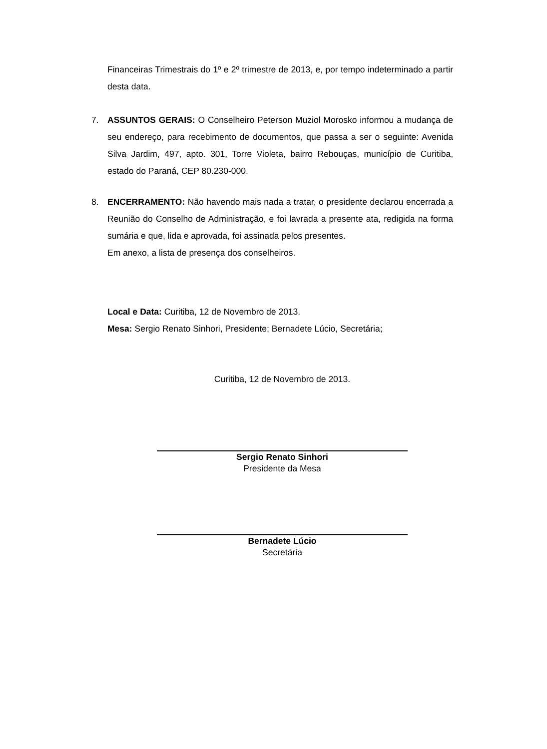Financeiras Trimestrais do 1º e 2º trimestre de 2013, e, por tempo indeterminado a partir desta data.
7.
ASSUNTOS GERAIS: O Conselheiro Peterson Muziol Morosko informou a mudança de seu endereço, para recebimento de documentos, que passa a ser o seguinte: Avenida Silva Jardim, 497, apto. 301, Torre Violeta, bairro Rebouças, município de Curitiba, estado do Paraná, CEP 80.230-000.
8.
ENCERRAMENTO: Não havendo mais nada a tratar, o presidente declarou encerrada a Reunião do Conselho de Administração, e foi lavrada a presente ata, redigida na forma sumária e que, lida e aprovada, foi assinada pelos presentes.
Em anexo, a lista de presença dos conselheiros.
Local e Data: Curitiba, 12 de Novembro de 2013.
Mesa: Sergio Renato Sinhori, Presidente; Bernadete Lúcio, Secretária;
Curitiba, 12 de Novembro de 2013.
Sergio Renato Sinhori
Presidente da Mesa
Bernadete Lúcio
Secretária